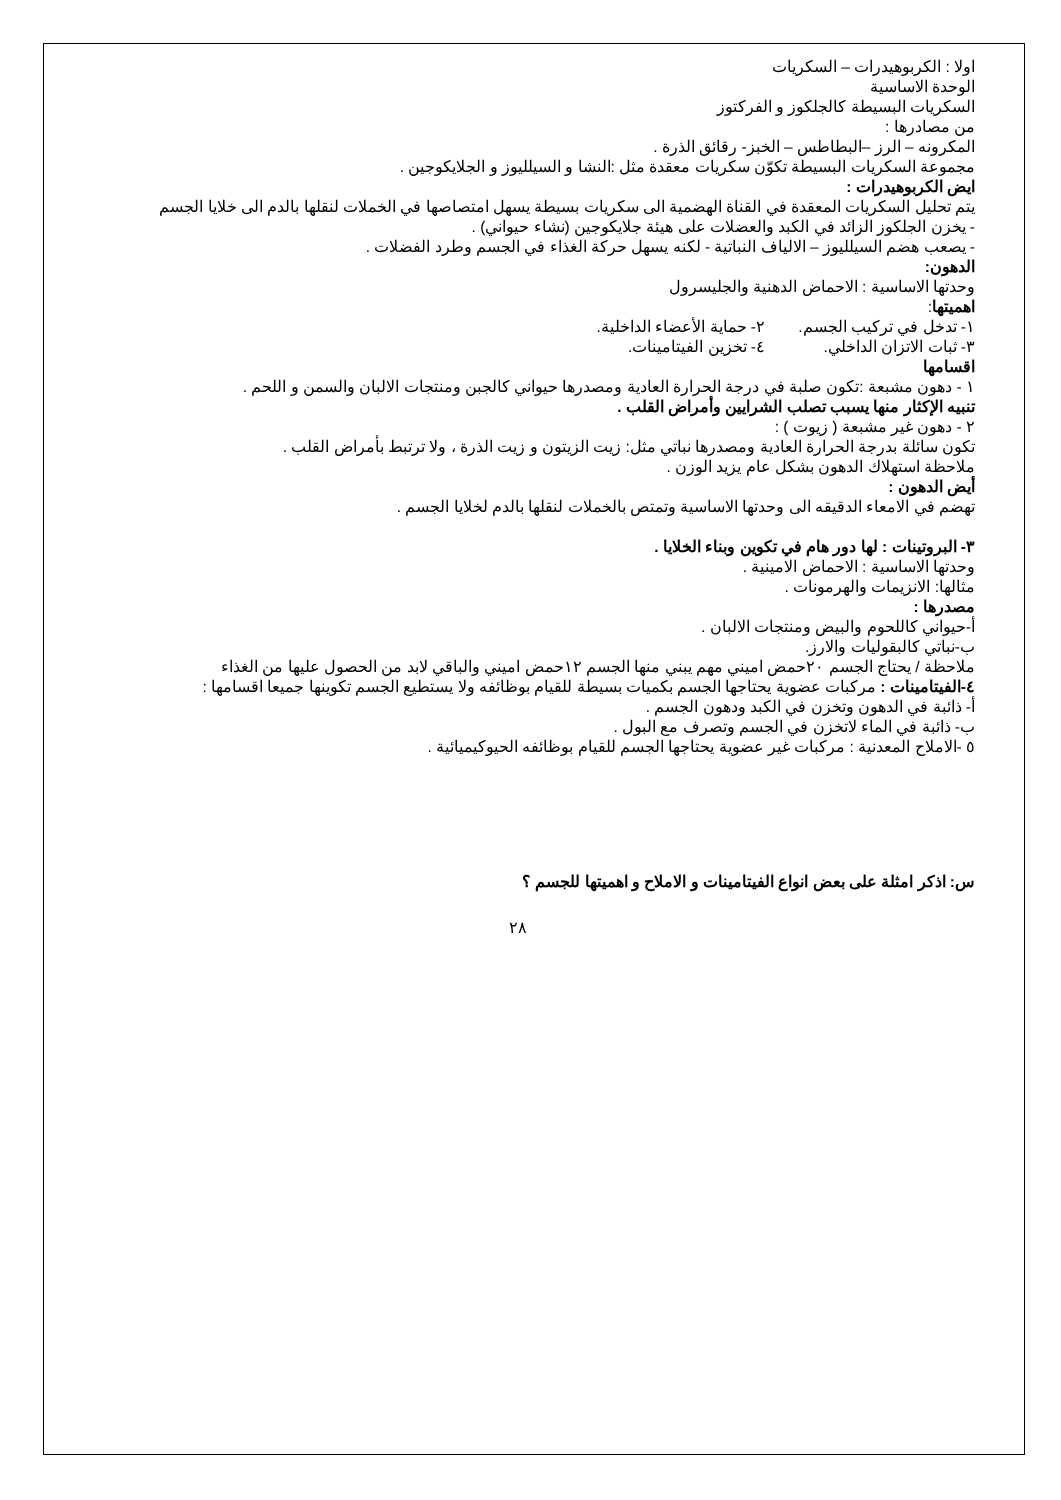اولا : الكربوهيدرات – السكريات
الوحدة الاساسية
السكريات البسيطة كالجلكوز و الفركتوز
من مصادرها :
المكرونه – الرز –البطاطس – الخبز- رقائق الذرة .
مجموعة السكريات البسيطة تكوّن سكريات معقدة مثل :النشا و السيلليوز و الجلايكوجين .
ايض الكربوهيدرات :
يتم تحليل السكريات المعقدة في القناة الهضمية الى سكريات بسيطة يسهل امتصاصها في الخملات لنقلها بالدم الى خلايا الجسم
- يخزن الجلكوز الزائد في الكبد والعضلات على هيئة جلايكوجين (نشاء حيواني) .
- يصعب هضم السيلليوز – الالياف النباتية - لكنه يسهل حركة الغذاء في الجسم وطرد الفضلات .
الدهون:
وحدتها الاساسية : الاحماض الدهنية والجليسرول
اهميتها:
١- تدخل في تركيب الجسم. ٢- حماية الأعضاء الداخلية.
٣- ثبات الاتزان الداخلي. ٤- تخزين الفيتامينات.
اقسامها
١ - دهون مشبعة :تكون صلبة في درجة الحرارة العادية ومصدرها حيواني كالجبن ومنتجات الالبان والسمن و اللحم .
تنبيه الإكثار منها يسبب تصلب الشرايين وأمراض القلب .
٢ - دهون غير مشبعة ( زيوت ) :
تكون سائلة بدرجة الحرارة العادية ومصدرها نباتي مثل: زيت الزيتون و زيت الذرة ، ولا ترتبط بأمراض القلب .
ملاحظة استهلاك الدهون بشكل عام يزيد الوزن .
أيض الدهون :
تهضم في الامعاء الدقيقه الى وحدتها الاساسية وتمتص بالخملات لنقلها بالدم لخلايا الجسم .
٣- البروتينات : لها دور هام في تكوين وبناء الخلايا .
وحدتها الاساسية : الاحماض الامينية .
مثالها: الانزيمات والهرمونات .
مصدرها :
أ-حيواني كاللحوم والبيض ومنتجات الالبان .
ب-نباتي كالبقوليات والارز.
ملاحظة / يحتاج الجسم ٢٠حمض اميني مهم يبني منها الجسم ١٢حمض اميني والباقي لابد من الحصول عليها من الغذاء
٤-الفيتامينات : مركبات عضوية يحتاجها الجسم بكميات بسيطة للقيام بوظائفه ولا يستطيع الجسم تكوينها جميعا اقسامها :
أ- ذائبة في الدهون وتخزن في الكبد ودهون الجسم .
ب- ذائبة في الماء لاتخزن في الجسم وتصرف مع البول .
٥ -الاملاح المعدنية : مركبات غير عضوية يحتاجها الجسم للقيام بوظائفه الحيوكيميائية .
س: اذكر امثلة على بعض انواع الفيتامينات و الاملاح و اهميتها للجسم ؟
٢٨